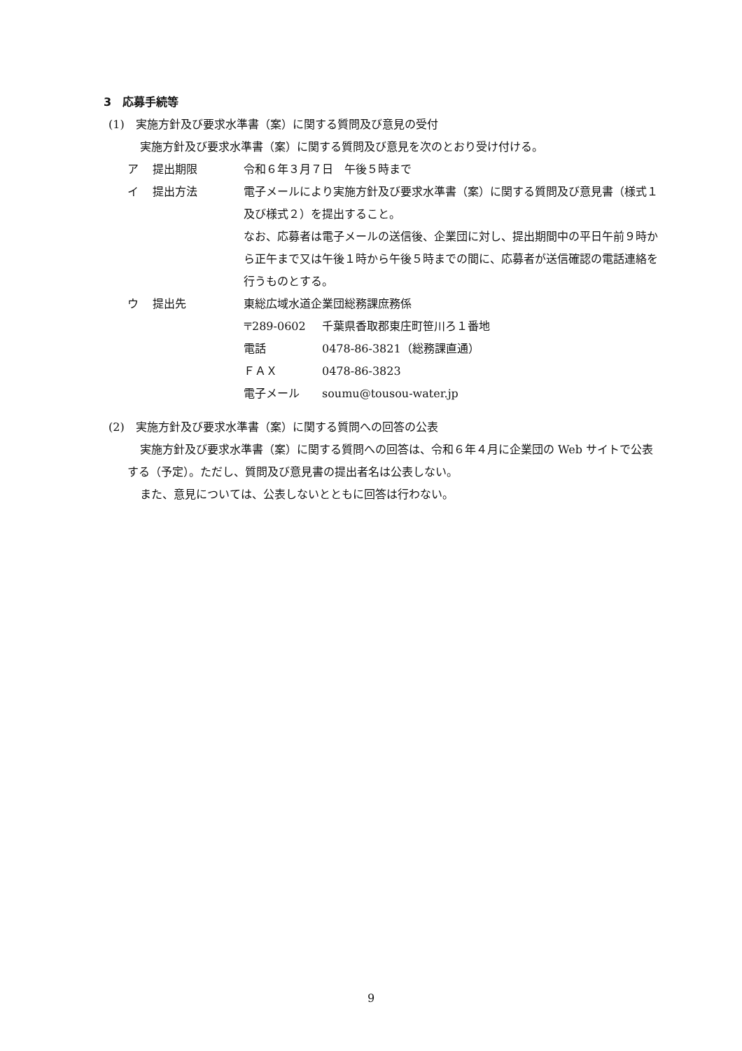3　応募手続等
(1)　実施方針及び要求水準書（案）に関する質問及び意見の受付
実施方針及び要求水準書（案）に関する質問及び意見を次のとおり受け付ける。
ア 提出期限 令和６年３月７日　午後５時まで
イ 提出方法 電子メールにより実施方針及び要求水準書（案）に関する質問及び意見書（様式１及び様式２）を提出すること。
なお、応募者は電子メールの送信後、企業団に対し、提出期間中の平日午前９時から正午まで又は午後１時から午後５時までの間に、応募者が送信確認の電話連絡を行うものとする。
ウ 提出先 東総広域水道企業団総務課庶務係
〒289-0602 千葉県香取郡東庄町笹川ろ１番地
電話 0478-86-3821（総務課直通）
ＦＡＸ 0478-86-3823
電子メール soumu@tousou-water.jp
(2)　実施方針及び要求水準書（案）に関する質問への回答の公表
実施方針及び要求水準書（案）に関する質問への回答は、令和６年４月に企業団の Web サイトで公表する（予定）。ただし、質問及び意見書の提出者名は公表しない。
また、意見については、公表しないとともに回答は行わない。
9